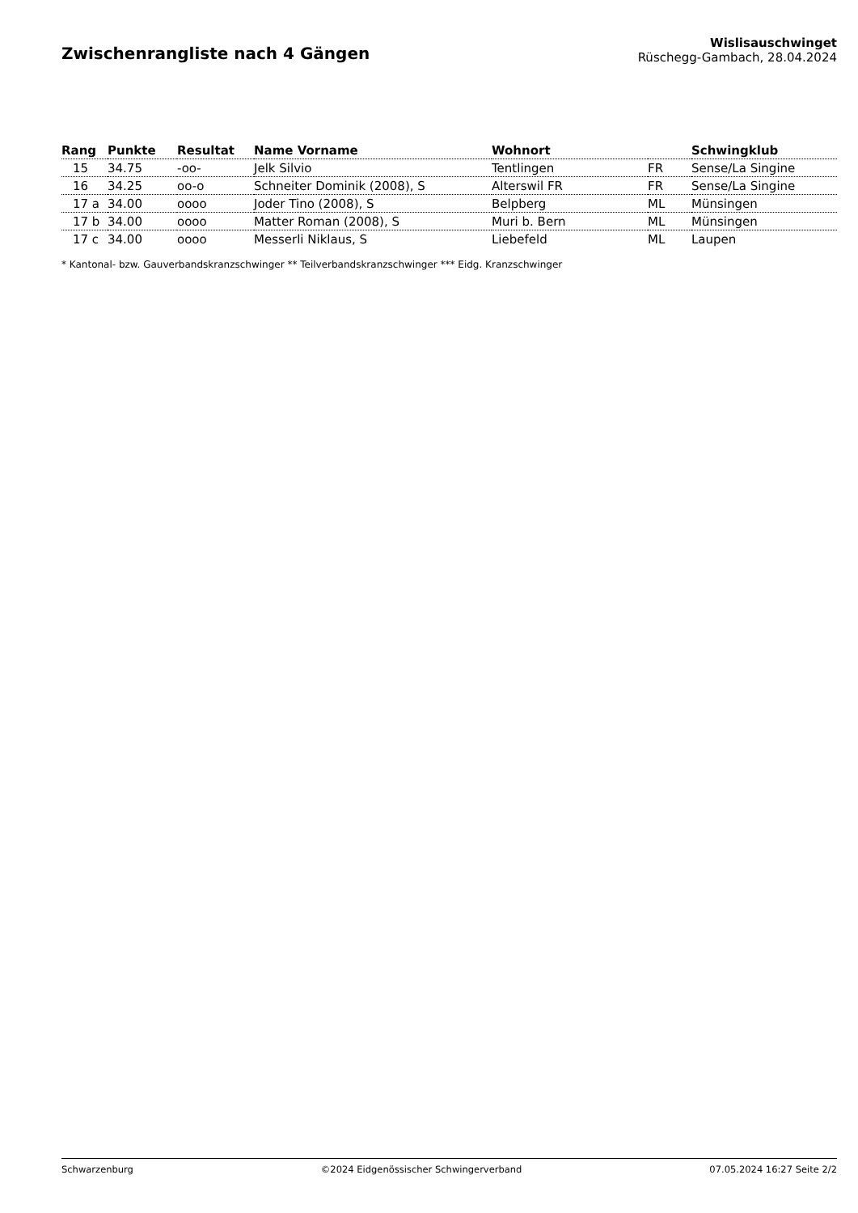Zwischenrangliste nach 4 Gängen
Wislisauschwinget
Rüschegg-Gambach, 28.04.2024
| Rang | Punkte | Resultat | Name Vorname | Wohnort | | Schwingklub |
| --- | --- | --- | --- | --- | --- | --- |
| 15 | 34.75 | -oo- | Jelk Silvio | Tentlingen | FR | Sense/La Singine |
| 16 | 34.25 | oo-o | Schneiter Dominik (2008), S | Alterswil FR | FR | Sense/La Singine |
| 17 a | 34.00 | oooo | Joder Tino (2008), S | Belpberg | ML | Münsingen |
| 17 b | 34.00 | oooo | Matter Roman (2008), S | Muri b. Bern | ML | Münsingen |
| 17 c | 34.00 | oooo | Messerli Niklaus, S | Liebefeld | ML | Laupen |
* Kantonal- bzw. Gauverbandskranzschwinger ** Teilverbandskranzschwinger *** Eidg. Kranzschwinger
Schwarzenburg ©2024 Eidgenössischer Schwingerverband 07.05.2024 16:27 Seite 2/2